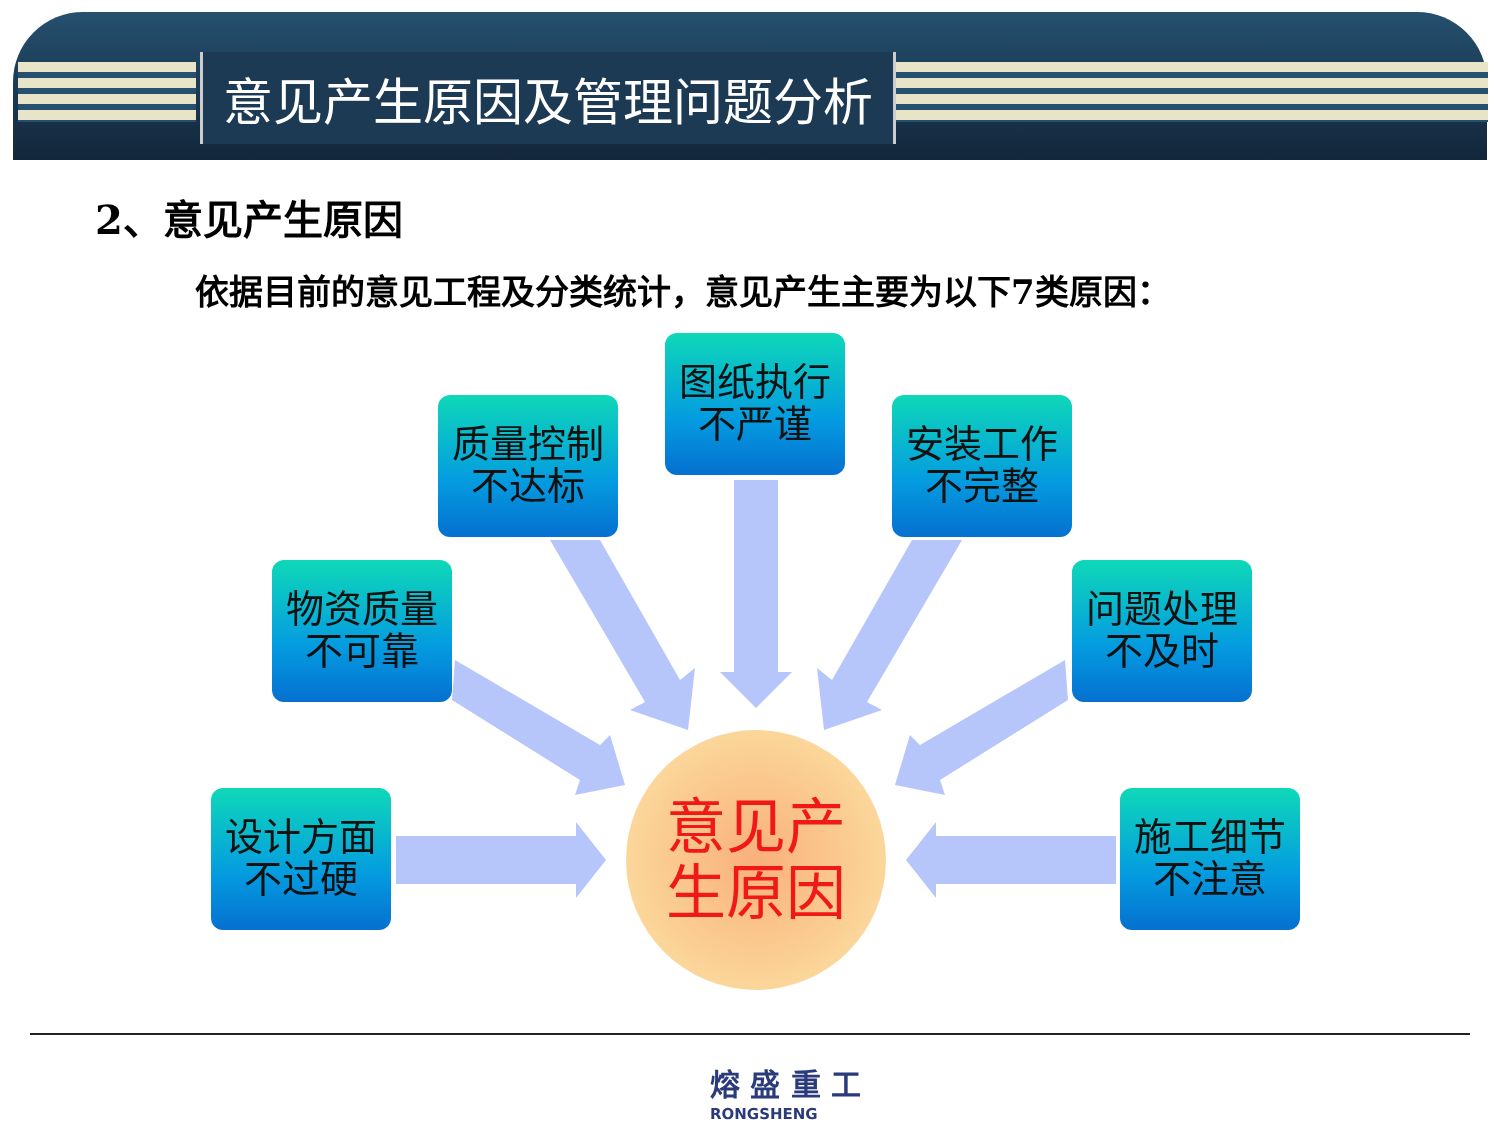意见产生原因及管理问题分析
2、意见产生原因
依据目前的意见工程及分类统计，意见产生主要为以下7类原因：
图纸执行
不严谨
质量控制
不达标
安装工作
不完整
物资质量
不可靠
问题处理
不及时
设计方面
不过硬
施工细节
不注意
意见产
生原因
熔 盛 重 工
RONGSHENG